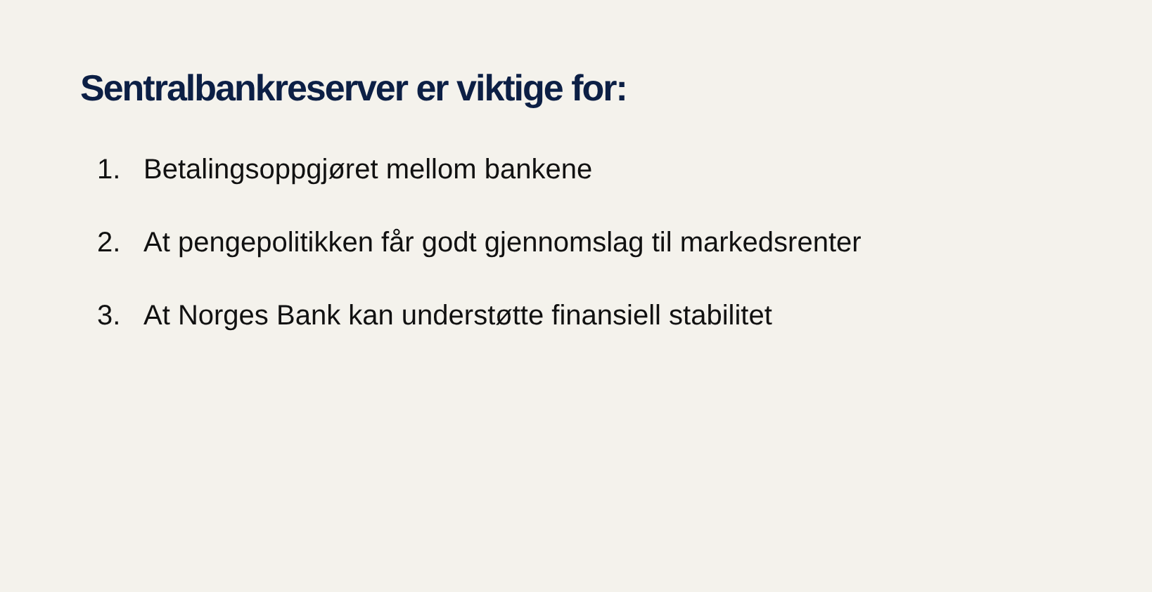Sentralbankreserver er viktige for:
1. Betalingsoppgjøret mellom bankene
2. At pengepolitikken får godt gjennomslag til markedsrenter
3. At Norges Bank kan understøtte finansiell stabilitet